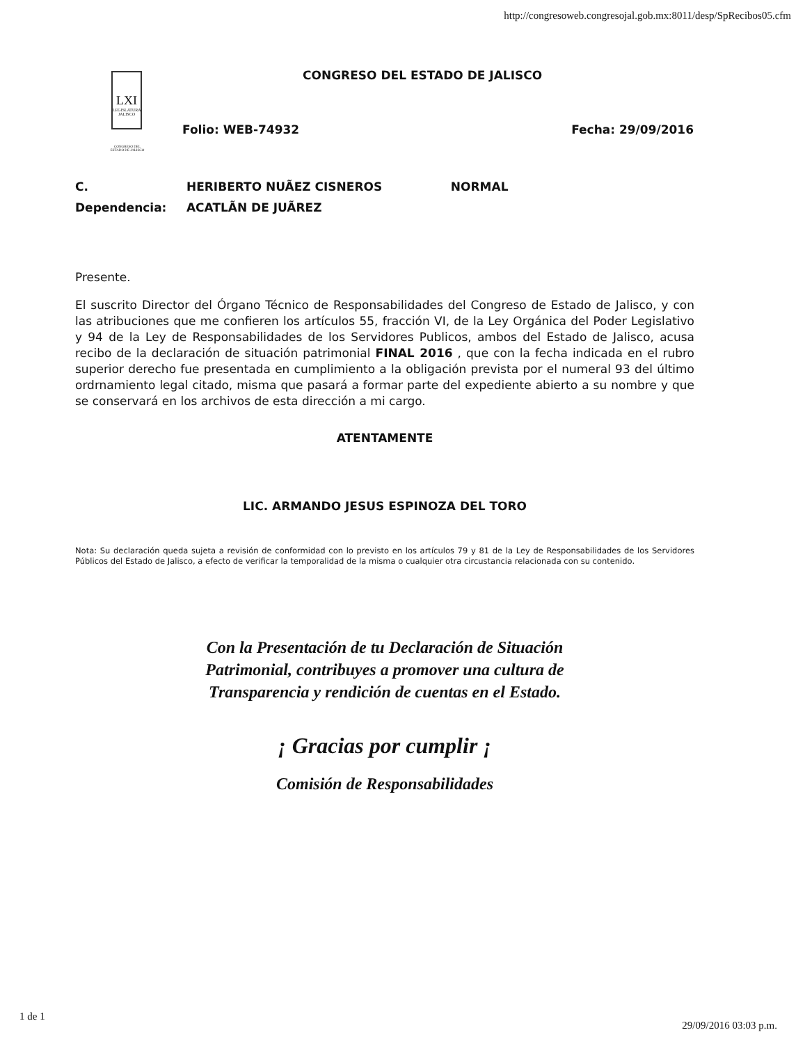http://congresoweb.congresojal.gob.mx:8011/desp/SpRecibos05.cfm
LXI
LEGISLATURA JALISCO
CONGRESO DEL ESTADO DE JALISCO
CONGRESO DEL ESTADO DE JALISCO
Folio: WEB-74932 Fecha: 29/09/2016
C. HERIBERTO NUÃEZ CISNEROS NORMAL
Dependencia: ACATLÃN DE JUÃREZ
Presente.
El suscrito Director del Órgano Técnico de Responsabilidades del Congreso de Estado de Jalisco, y con las atribuciones que me confieren los artículos 55, fracción VI, de la Ley Orgánica del Poder Legislativo y 94 de la Ley de Responsabilidades de los Servidores Publicos, ambos del Estado de Jalisco, acusa recibo de la declaración de situación patrimonial FINAL 2016 , que con la fecha indicada en el rubro superior derecho fue presentada en cumplimiento a la obligación prevista por el numeral 93 del último ordrnamiento legal citado, misma que pasará a formar parte del expediente abierto a su nombre y que se conservará en los archivos de esta dirección a mi cargo.
ATENTAMENTE
LIC. ARMANDO JESUS ESPINOZA DEL TORO
Nota: Su declaración queda sujeta a revisión de conformidad con lo previsto en los artículos 79 y 81 de la Ley de Responsabilidades de los Servidores Públicos del Estado de Jalisco, a efecto de verificar la temporalidad de la misma o cualquier otra circustancia relacionada con su contenido.
Con la Presentación de tu Declaración de Situación
Patrimonial, contribuyes a promover una cultura de
Transparencia y rendición de cuentas en el Estado.
¡ Gracias por cumplir ¡
Comisión de Responsabilidades
1 de 1
29/09/2016 03:03 p.m.